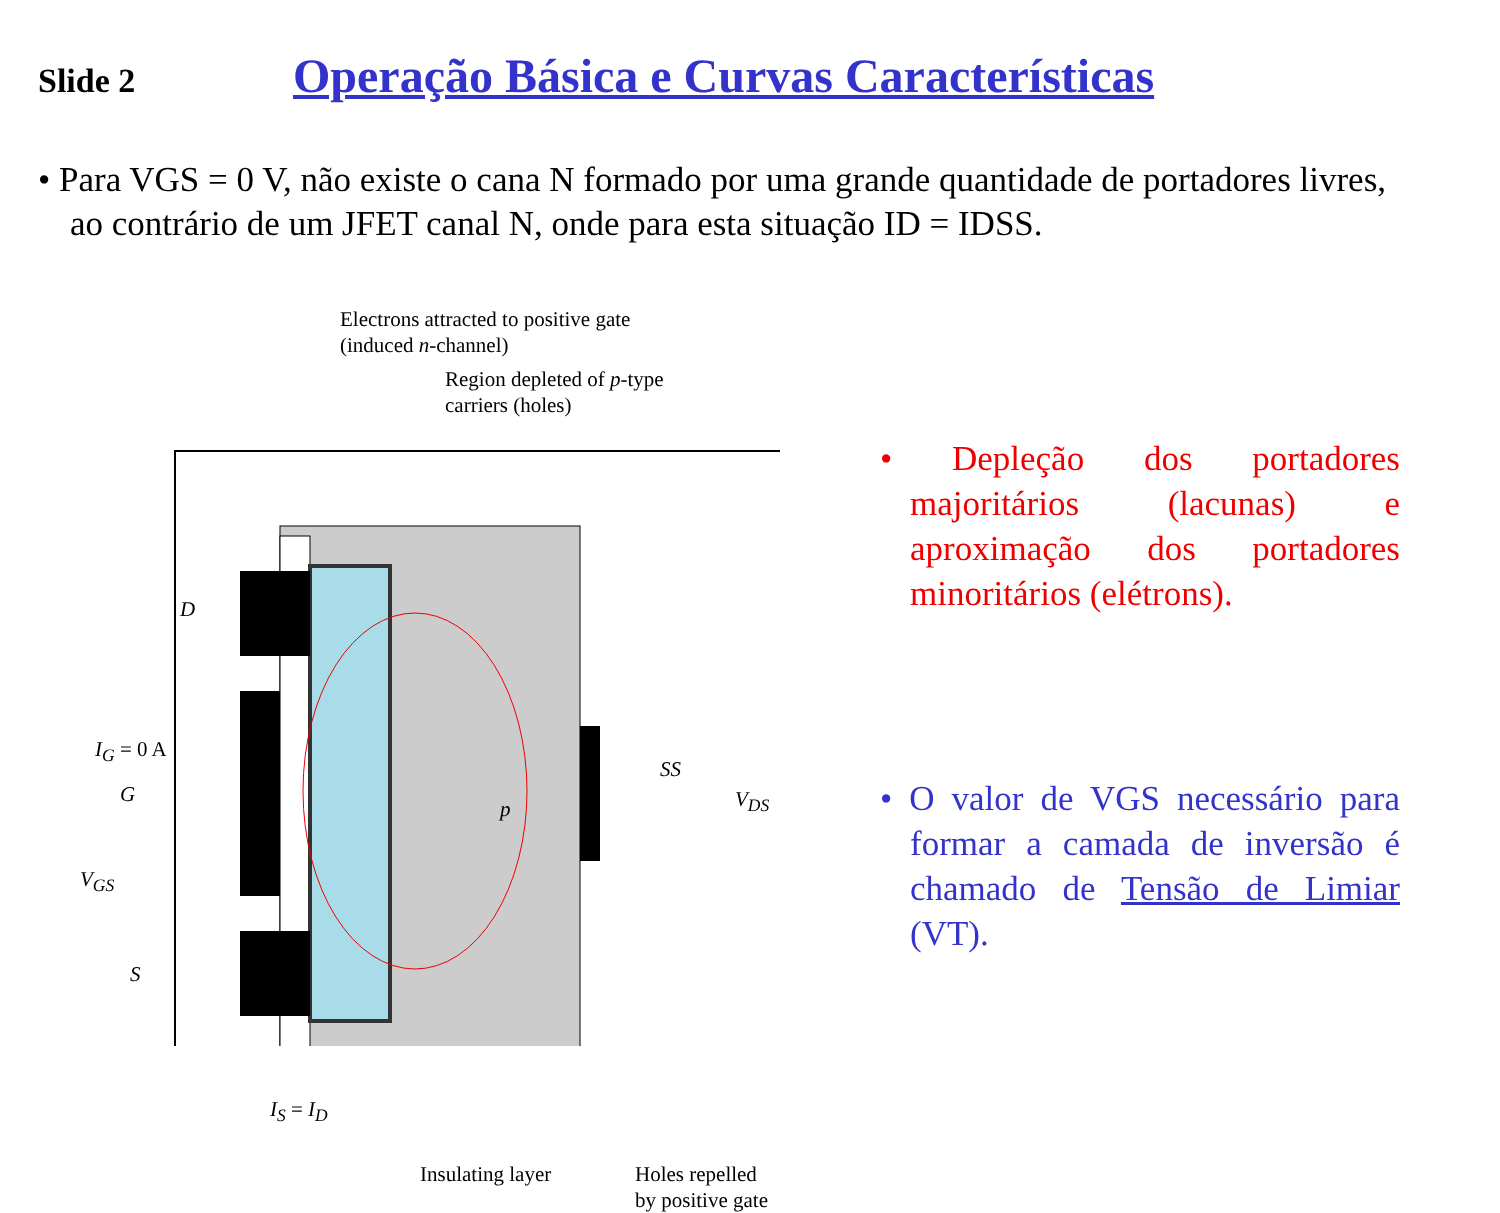Slide 2
Operação Básica e Curvas Características
• Para VGS = 0 V, não existe o cana N formado por uma grande quantidade de portadores livres, ao contrário de um JFET canal N, onde para esta situação ID = IDSS.
Electrons attracted to positive gate
(induced n-channel)
Region depleted of p-type
carriers (holes)
D
I<sub>G</sub> = 0 A
G
V<sub>GS</sub>
S
p
SS
V<sub>DS</sub>
I<sub>S</sub> = I<sub>D</sub>
Insulating layer
Holes repelled
by positive gate
• Depleção dos portadores majoritários (lacunas) e aproximação dos portadores minoritários (elétrons).
• O valor de VGS necessário para formar a camada de inversão é chamado de Tensão de Limiar (VT).